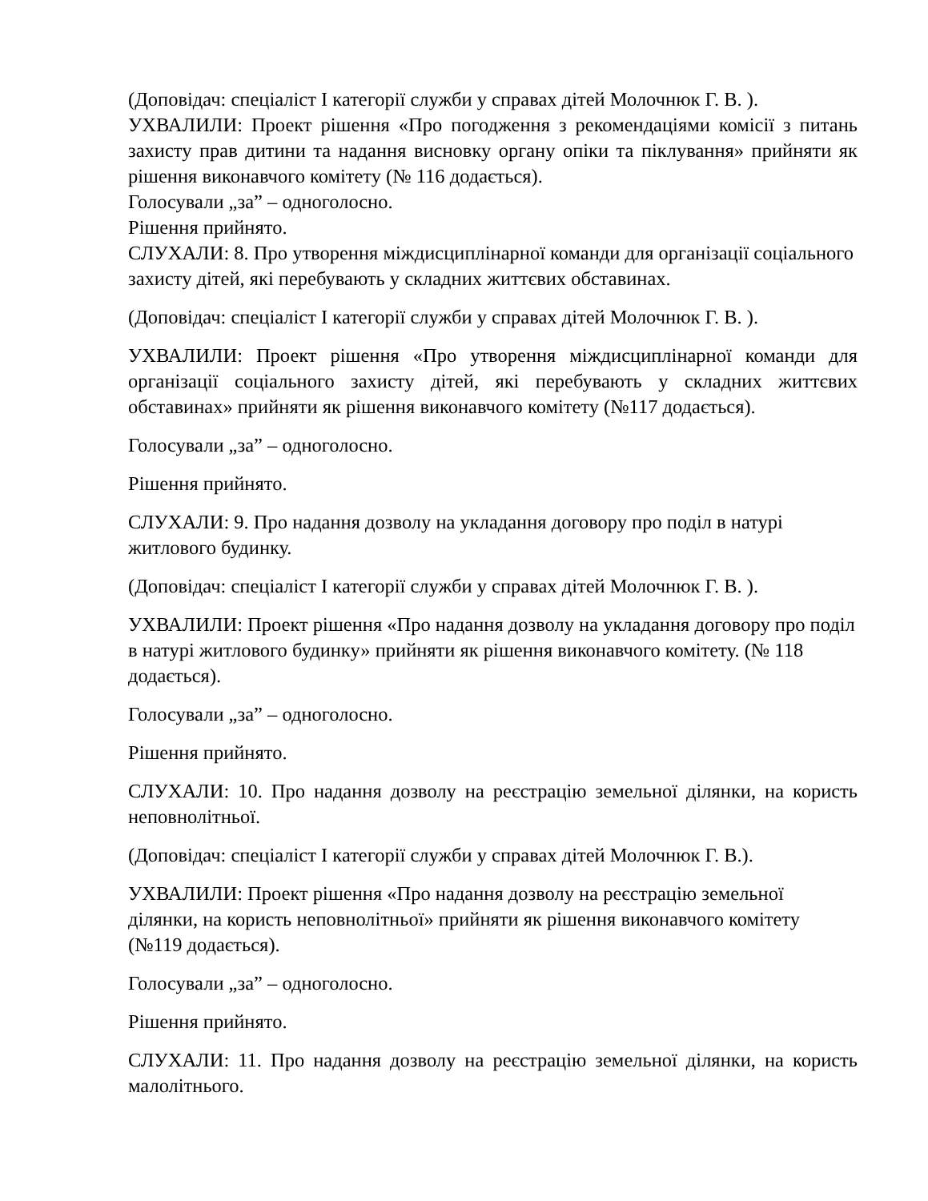(Доповідач: спеціаліст І категорії служби у справах дітей Молочнюк Г. В. ).
УХВАЛИЛИ: Проект рішення «Про погодження з рекомендаціями комісії з питань захисту прав дитини та надання висновку органу опіки та піклування» прийняти як рішення виконавчого комітету (№ 116 додається).
Голосували „за” – одноголосно.
Рішення прийнято.
СЛУХАЛИ: 8. Про утворення міждисциплінарної команди для організації соціального захисту дітей, які перебувають у складних життєвих обставинах.
(Доповідач: спеціаліст І категорії служби у справах дітей Молочнюк Г. В. ).
УХВАЛИЛИ: Проект рішення «Про утворення міждисциплінарної команди для організації соціального захисту дітей, які перебувають у складних життєвих обставинах» прийняти як рішення виконавчого комітету (№117 додається).
Голосували „за” – одноголосно.
Рішення прийнято.
СЛУХАЛИ: 9. Про надання дозволу на укладання договору про поділ в натурі житлового будинку.
(Доповідач: спеціаліст І категорії служби у справах дітей Молочнюк Г. В. ).
УХВАЛИЛИ: Проект рішення «Про надання дозволу на укладання договору про поділ в натурі житлового будинку» прийняти як рішення виконавчого комітету. (№ 118 додається).
Голосували „за” – одноголосно.
Рішення прийнято.
СЛУХАЛИ: 10. Про надання дозволу на реєстрацію земельної ділянки, на користь неповнолітньої.
(Доповідач: спеціаліст І категорії служби у справах дітей Молочнюк Г. В.).
УХВАЛИЛИ: Проект рішення «Про надання дозволу на реєстрацію земельної ділянки, на користь неповнолітньої» прийняти як рішення виконавчого комітету (№119 додається).
Голосували „за” – одноголосно.
Рішення прийнято.
СЛУХАЛИ: 11. Про надання дозволу на реєстрацію земельної ділянки, на користь малолітнього.